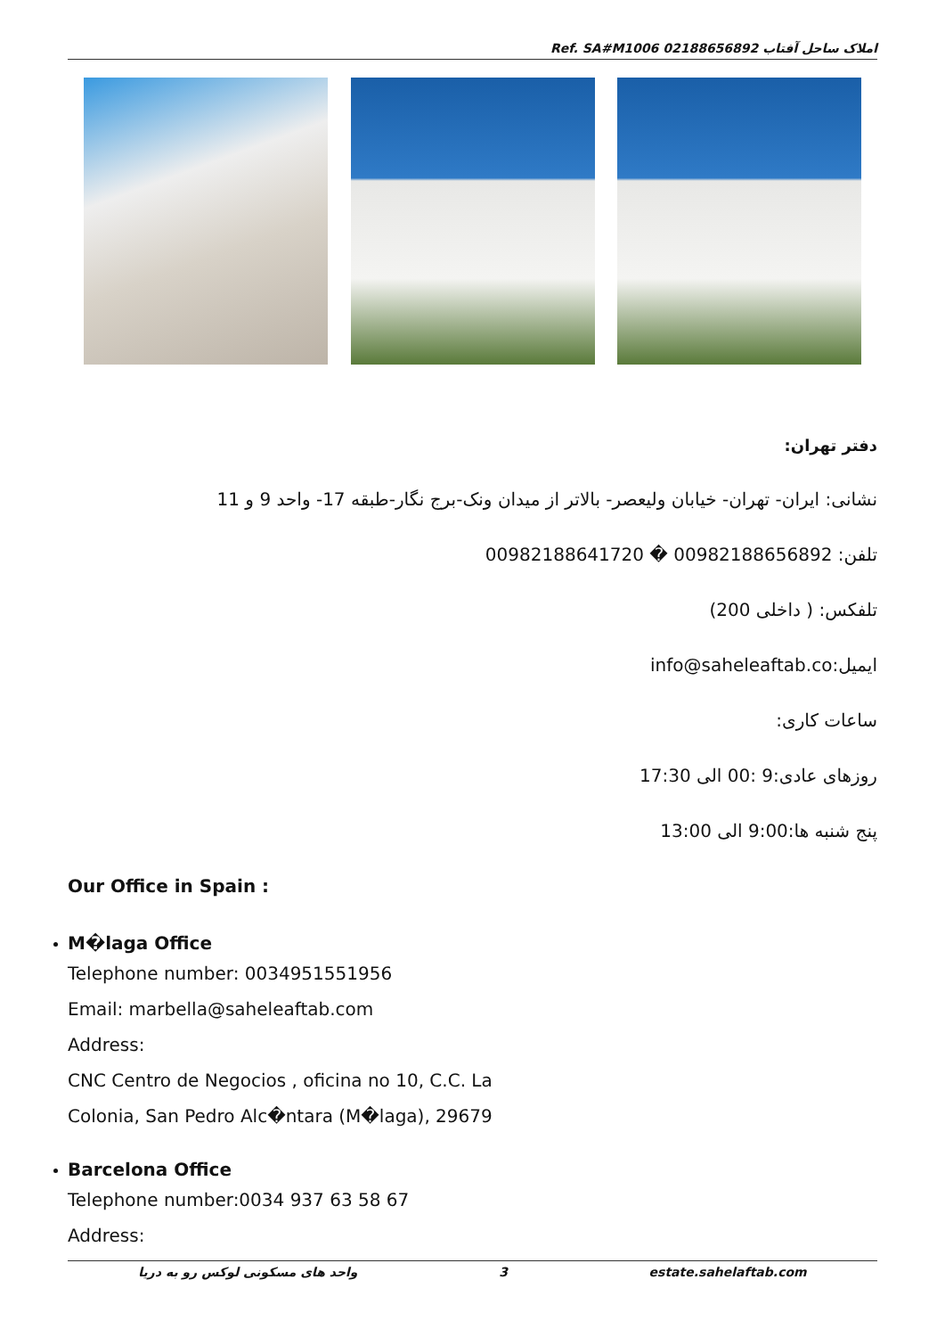Ref. SA#M1006 املاک ساحل آفتاب 02188656892
دفتر تهران:
نشانی: ایران- تهران- خیابان ولیعصر- بالاتر از میدان ونک-برج نگار-طبقه 17- واحد 9 و 11
تلفن: 00982188656892 � 00982188641720
تلفکس: ( داخلی 200)
ایمیل:info@saheleaftab.co
ساعات کاری:
روزهای عادی:9 :00 الی 17:30
پنج شنبه ها:9:00 الی 13:00
Our Office in Spain :
M�laga Office
Telephone number: 0034951551956
Email: marbella@saheleaftab.com
Address:
CNC Centro de Negocios , oficina no 10, C.C. La
Colonia, San Pedro Alc�ntara (M�laga), 29679
Barcelona Office
Telephone number:0034 937 63 58 67
Address:
واحد های مسکونی لوکس رو به دریا 3 estate.sahelaftab.com